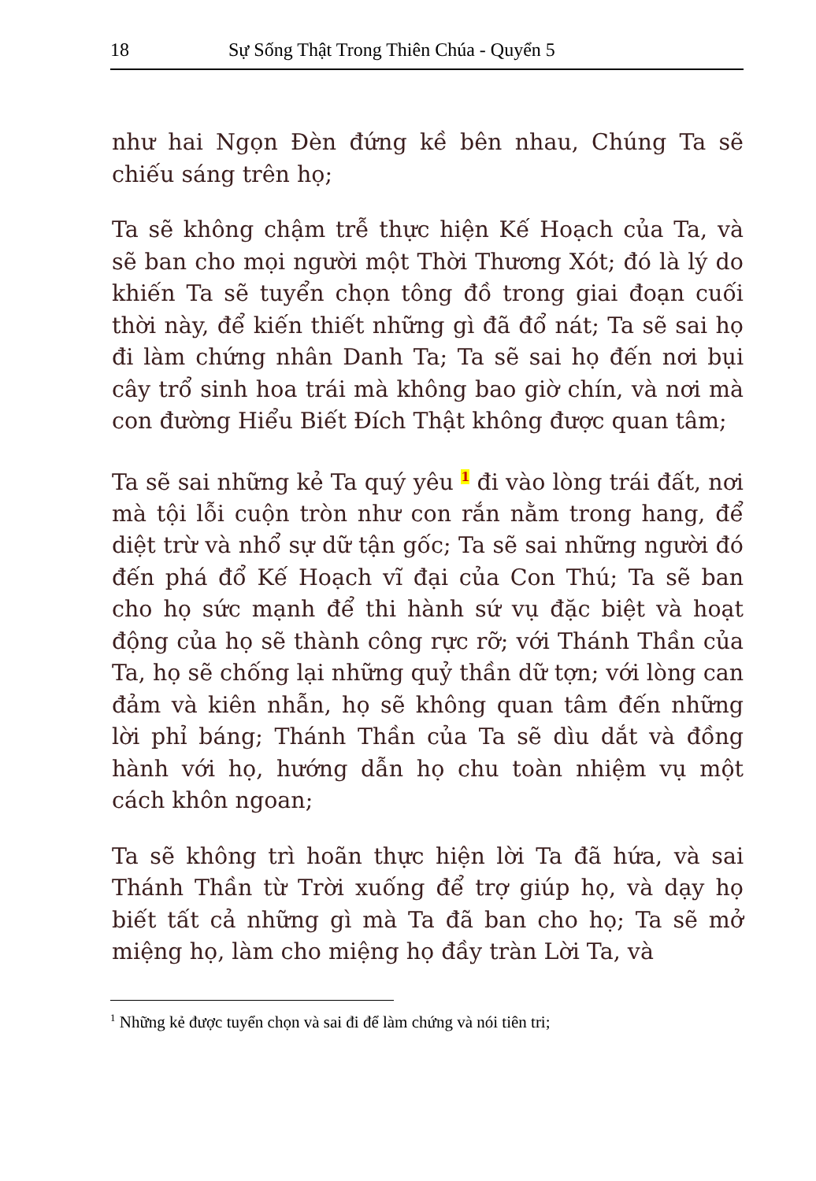18 Sự Sống Thật Trong Thiên Chúa - Quyển 5
như hai Ngọn Đèn đứng kề bên nhau, Chúng Ta sẽ chiếu sáng trên họ;
Ta sẽ không chậm trễ thực hiện Kế Hoạch của Ta, và sẽ ban cho mọi người một Thời Thương Xót; đó là lý do khiến Ta sẽ tuyển chọn tông đồ trong giai đoạn cuối thời này, để kiến thiết những gì đã đổ nát; Ta sẽ sai họ đi làm chứng nhân Danh Ta; Ta sẽ sai họ đến nơi bụi cây trổ sinh hoa trái mà không bao giờ chín, và nơi mà con đường Hiểu Biết Đích Thật không được quan tâm;
Ta sẽ sai những kẻ Ta quý yêu <sup>1</sup> đi vào lòng trái đất, nơi mà tội lỗi cuộn tròn như con rắn nằm trong hang, để diệt trừ và nhổ sự dữ tận gốc; Ta sẽ sai những người đó đến phá đổ Kế Hoạch vĩ đại của Con Thú; Ta sẽ ban cho họ sức mạnh để thi hành sứ vụ đặc biệt và hoạt động của họ sẽ thành công rực rỡ; với Thánh Thần của Ta, họ sẽ chống lại những quỷ thần dữ tợn; với lòng can đảm và kiên nhẫn, họ sẽ không quan tâm đến những lời phỉ báng; Thánh Thần của Ta sẽ dìu dắt và đồng hành với họ, hướng dẫn họ chu toàn nhiệm vụ một cách khôn ngoan;
Ta sẽ không trì hoãn thực hiện lời Ta đã hứa, và sai Thánh Thần từ Trời xuống để trợ giúp họ, và dạy họ biết tất cả những gì mà Ta đã ban cho họ; Ta sẽ mở miệng họ, làm cho miệng họ đầy tràn Lời Ta, và
<sup>1</sup> Những kẻ được tuyển chọn và sai đi để làm chứng và nói tiên tri;